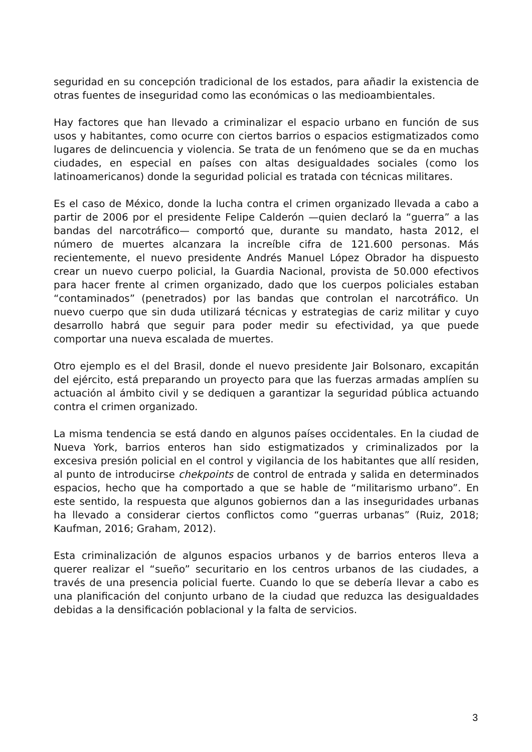seguridad en su concepción tradicional de los estados, para añadir la existencia de otras fuentes de inseguridad como las económicas o las medioambientales.
Hay factores que han llevado a criminalizar el espacio urbano en función de sus usos y habitantes, como ocurre con ciertos barrios o espacios estigmatizados como lugares de delincuencia y violencia. Se trata de un fenómeno que se da en muchas ciudades, en especial en países con altas desigualdades sociales (como los latinoamericanos) donde la seguridad policial es tratada con técnicas militares.
Es el caso de México, donde la lucha contra el crimen organizado llevada a cabo a partir de 2006 por el presidente Felipe Calderón —quien declaró la “guerra” a las bandas del narcotráfico— comportó que, durante su mandato, hasta 2012, el número de muertes alcanzara la increíble cifra de 121.600 personas. Más recientemente, el nuevo presidente Andrés Manuel López Obrador ha dispuesto crear un nuevo cuerpo policial, la Guardia Nacional, provista de 50.000 efectivos para hacer frente al crimen organizado, dado que los cuerpos policiales estaban “contaminados” (penetrados) por las bandas que controlan el narcotráfico. Un nuevo cuerpo que sin duda utilizará técnicas y estrategias de cariz militar y cuyo desarrollo habrá que seguir para poder medir su efectividad, ya que puede comportar una nueva escalada de muertes.
Otro ejemplo es el del Brasil, donde el nuevo presidente Jair Bolsonaro, excapitán del ejército, está preparando un proyecto para que las fuerzas armadas amplíen su actuación al ámbito civil y se dediquen a garantizar la seguridad pública actuando contra el crimen organizado.
La misma tendencia se está dando en algunos países occidentales. En la ciudad de Nueva York, barrios enteros han sido estigmatizados y criminalizados por la excesiva presión policial en el control y vigilancia de los habitantes que allí residen, al punto de introducirse chekpoints de control de entrada y salida en determinados espacios, hecho que ha comportado a que se hable de “militarismo urbano”. En este sentido, la respuesta que algunos gobiernos dan a las inseguridades urbanas ha llevado a considerar ciertos conflictos como “guerras urbanas” (Ruiz, 2018; Kaufman, 2016; Graham, 2012).
Esta criminalización de algunos espacios urbanos y de barrios enteros lleva a querer realizar el “sueño” securitario en los centros urbanos de las ciudades, a través de una presencia policial fuerte. Cuando lo que se debería llevar a cabo es una planificación del conjunto urbano de la ciudad que reduzca las desigualdades debidas a la densificación poblacional y la falta de servicios.
3